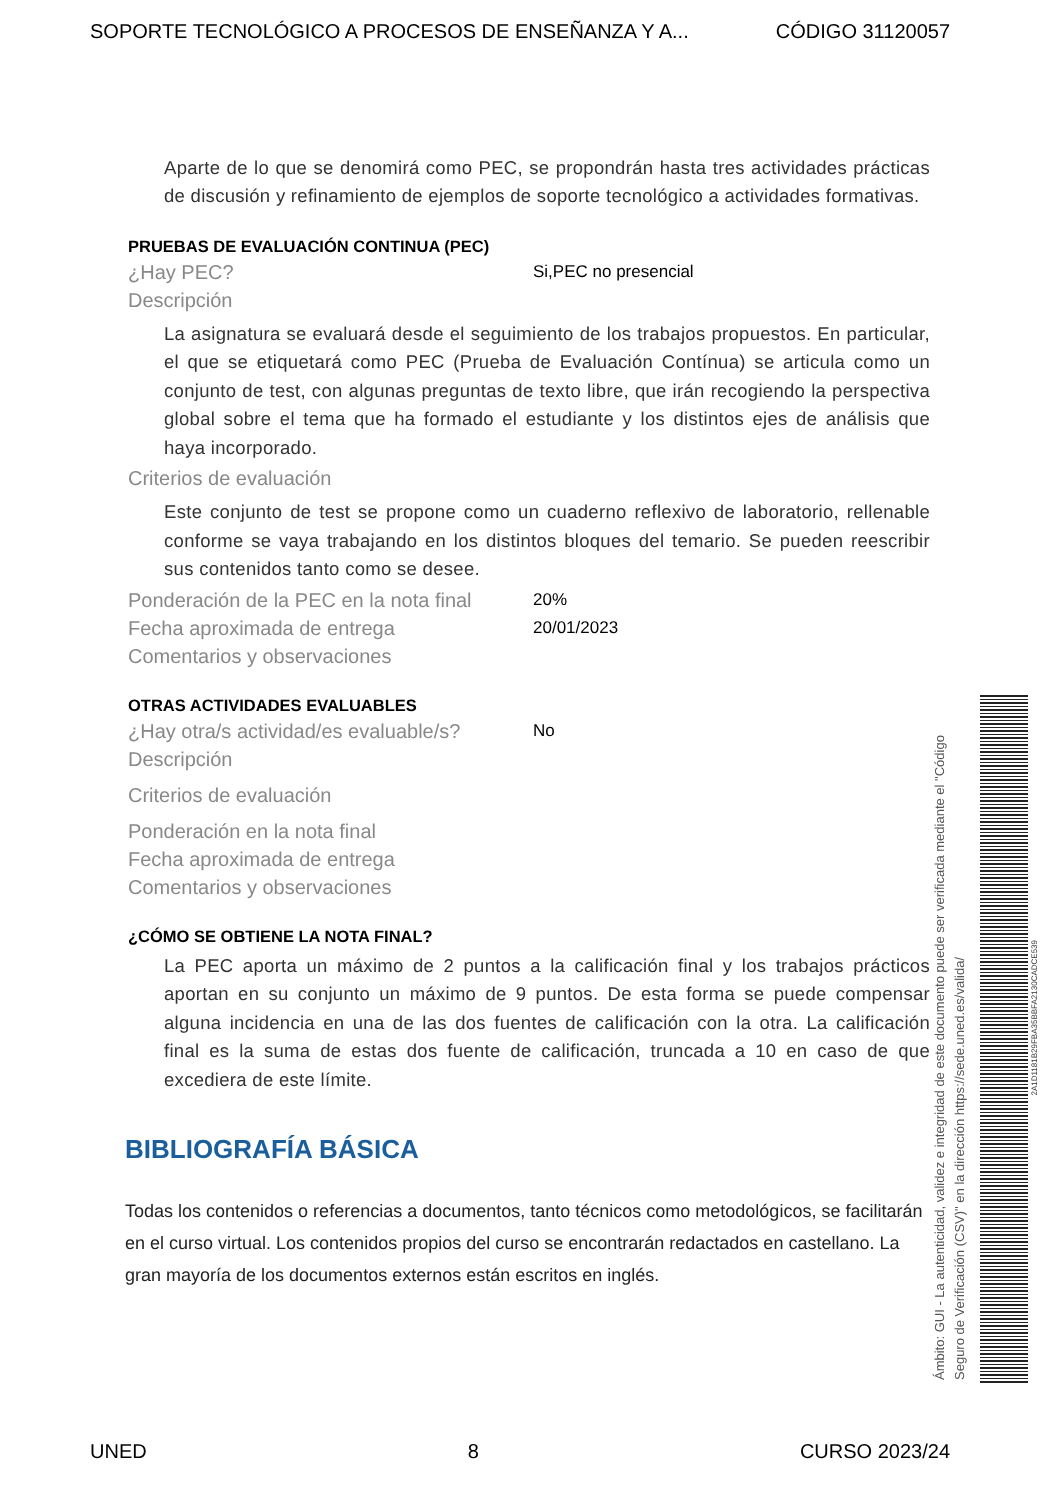SOPORTE TECNOLÓGICO A PROCESOS DE ENSEÑANZA Y A... CÓDIGO 31120057
Aparte de lo que se denomirá como PEC, se propondrán hasta tres actividades prácticas de discusión y refinamiento de ejemplos de soporte tecnológico a actividades formativas.
PRUEBAS DE EVALUACIÓN CONTINUA (PEC)
¿Hay PEC? Si,PEC no presencial
Descripción
La asignatura se evaluará desde el seguimiento de los trabajos propuestos. En particular, el que se etiquetará como PEC (Prueba de Evaluación Contínua) se articula como un conjunto de test, con algunas preguntas de texto libre, que irán recogiendo la perspectiva global sobre el tema que ha formado el estudiante y los distintos ejes de análisis que haya incorporado.
Criterios de evaluación
Este conjunto de test se propone como un cuaderno reflexivo de laboratorio, rellenable conforme se vaya trabajando en los distintos bloques del temario. Se pueden reescribir sus contenidos tanto como se desee.
Ponderación de la PEC en la nota final 20%
Fecha aproximada de entrega 20/01/2023
Comentarios y observaciones
OTRAS ACTIVIDADES EVALUABLES
¿Hay otra/s actividad/es evaluable/s? No
Descripción
Criterios de evaluación
Ponderación en la nota final
Fecha aproximada de entrega
Comentarios y observaciones
¿CÓMO SE OBTIENE LA NOTA FINAL?
La PEC aporta un máximo de 2 puntos a la calificación final y los trabajos prácticos aportan en su conjunto un máximo de 9 puntos. De esta forma se puede compensar alguna incidencia en una de las dos fuentes de calificación con la otra. La calificación final es la suma de estas dos fuente de calificación, truncada a 10 en caso de que excediera de este límite.
BIBLIOGRAFÍA BÁSICA
Todas los contenidos o referencias a documentos, tanto técnicos como metodológicos, se facilitarán en el curso virtual. Los contenidos propios del curso se encontrarán redactados en castellano. La gran mayoría de los documentos externos están escritos en inglés.
Ámbito: GUI - La autenticidad, validez e integridad de este documento puede ser verificada mediante el "Código Seguro de Verificación (CSV)" en la dirección https://sede.uned.es/valida/
2A1D1181B29FBA35BBFA2130CADCE539
UNED 8 CURSO 2023/24